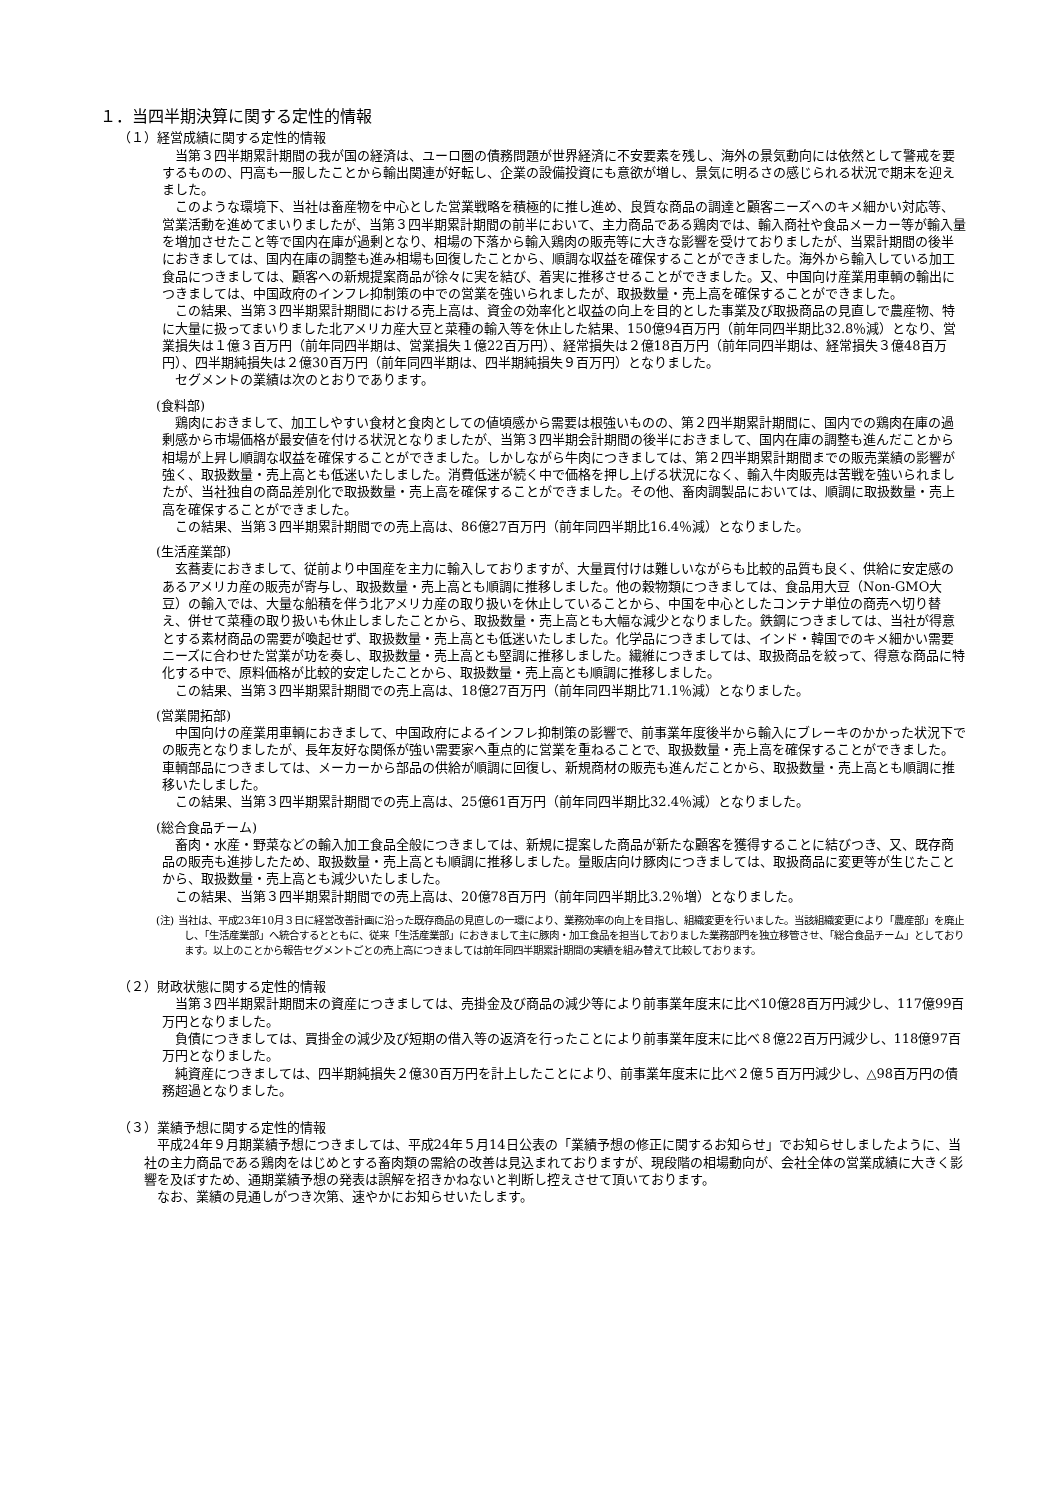１．当四半期決算に関する定性的情報
（１）経営成績に関する定性的情報
当第３四半期累計期間の我が国の経済は、ユーロ圏の債務問題が世界経済に不安要素を残し、海外の景気動向には依然として警戒を要するものの、円高も一服したことから輸出関連が好転し、企業の設備投資にも意欲が増し、景気に明るさの感じられる状況で期末を迎えました。
このような環境下、当社は畜産物を中心とした営業戦略を積極的に推し進め、良質な商品の調達と顧客ニーズへのキメ細かい対応等、営業活動を進めてまいりましたが、当第３四半期累計期間の前半において、主力商品である鶏肉では、輸入商社や食品メーカー等が輸入量を増加させたこと等で国内在庫が過剰となり、相場の下落から輸入鶏肉の販売等に大きな影響を受けておりましたが、当累計期間の後半におきましては、国内在庫の調整も進み相場も回復したことから、順調な収益を確保することができました。海外から輸入している加工食品につきましては、顧客への新規提案商品が徐々に実を結び、着実に推移させることができました。又、中国向け産業用車輌の輸出につきましては、中国政府のインフレ抑制策の中での営業を強いられましたが、取扱数量・売上高を確保することができました。
この結果、当第３四半期累計期間における売上高は、資金の効率化と収益の向上を目的とした事業及び取扱商品の見直しで農産物、特に大量に扱ってまいりました北アメリカ産大豆と菜種の輸入等を休止した結果、150億94百万円（前年同四半期比32.8％減）となり、営業損失は１億３百万円（前年同四半期は、営業損失１億22百万円）、経常損失は２億18百万円（前年同四半期は、経常損失３億48百万円）、四半期純損失は２億30百万円（前年同四半期は、四半期純損失９百万円）となりました。
セグメントの業績は次のとおりであります。
(食料部)
鶏肉におきまして、加工しやすい食材と食肉としての値頃感から需要は根強いものの、第２四半期累計期間に、国内での鶏肉在庫の過剰感から市場価格が最安値を付ける状況となりましたが、当第３四半期会計期間の後半におきまして、国内在庫の調整も進んだことから相場が上昇し順調な収益を確保することができました。しかしながら牛肉につきましては、第２四半期累計期間までの販売業績の影響が強く、取扱数量・売上高とも低迷いたしました。消費低迷が続く中で価格を押し上げる状況になく、輸入牛肉販売は苦戦を強いられましたが、当社独自の商品差別化で取扱数量・売上高を確保することができました。その他、畜肉調製品においては、順調に取扱数量・売上高を確保することができました。
この結果、当第３四半期累計期間での売上高は、86億27百万円（前年同四半期比16.4％減）となりました。
(生活産業部)
玄蕎麦におきまして、従前より中国産を主力に輸入しておりますが、大量買付けは難しいながらも比較的品質も良く、供給に安定感のあるアメリカ産の販売が寄与し、取扱数量・売上高とも順調に推移しました。他の穀物類につきましては、食品用大豆（Non-GMO大豆）の輸入では、大量な船積を伴う北アメリカ産の取り扱いを休止していることから、中国を中心としたコンテナ単位の商売へ切り替え、併せて菜種の取り扱いも休止しましたことから、取扱数量・売上高とも大幅な減少となりました。鉄鋼につきましては、当社が得意とする素材商品の需要が喚起せず、取扱数量・売上高とも低迷いたしました。化学品につきましては、インド・韓国でのキメ細かい需要ニーズに合わせた営業が功を奏し、取扱数量・売上高とも堅調に推移しました。繊維につきましては、取扱商品を絞って、得意な商品に特化する中で、原料価格が比較的安定したことから、取扱数量・売上高とも順調に推移しました。
この結果、当第３四半期累計期間での売上高は、18億27百万円（前年同四半期比71.1％減）となりました。
(営業開拓部)
中国向けの産業用車輌におきまして、中国政府によるインフレ抑制策の影響で、前事業年度後半から輸入にブレーキのかかった状況下での販売となりましたが、長年友好な関係が強い需要家へ重点的に営業を重ねることで、取扱数量・売上高を確保することができました。車輌部品につきましては、メーカーから部品の供給が順調に回復し、新規商材の販売も進んだことから、取扱数量・売上高とも順調に推移いたしました。
この結果、当第３四半期累計期間での売上高は、25億61百万円（前年同四半期比32.4％減）となりました。
(総合食品チーム)
畜肉・水産・野菜などの輸入加工食品全般につきましては、新規に提案した商品が新たな顧客を獲得することに結びつき、又、既存商品の販売も進捗したため、取扱数量・売上高とも順調に推移しました。量販店向け豚肉につきましては、取扱商品に変更等が生じたことから、取扱数量・売上高とも減少いたしました。
この結果、当第３四半期累計期間での売上高は、20億78百万円（前年同四半期比3.2％増）となりました。
(注) 当社は、平成23年10月３日に経営改善計画に沿った既存商品の見直しの一環により、業務効率の向上を目指し、組織変更を行いました。当該組織変更により「農産部」を廃止し、「生活産業部」へ統合するとともに、従来「生活産業部」におきまして主に豚肉・加工食品を担当しておりました業務部門を独立移管させ、「総合食品チーム」としております。以上のことから報告セグメントごとの売上高につきましては前年同四半期累計期間の実績を組み替えて比較しております。
（２）財政状態に関する定性的情報
当第３四半期累計期間末の資産につきましては、売掛金及び商品の減少等により前事業年度末に比べ10億28百万円減少し、117億99百万円となりました。
負債につきましては、買掛金の減少及び短期の借入等の返済を行ったことにより前事業年度末に比べ８億22百万円減少し、118億97百万円となりました。
純資産につきましては、四半期純損失２億30百万円を計上したことにより、前事業年度末に比べ２億５百万円減少し、△98百万円の債務超過となりました。
（３）業績予想に関する定性的情報
平成24年９月期業績予想につきましては、平成24年５月14日公表の「業績予想の修正に関するお知らせ」でお知らせしましたように、当社の主力商品である鶏肉をはじめとする畜肉類の需給の改善は見込まれておりますが、現段階の相場動向が、会社全体の営業成績に大きく影響を及ぼすため、通期業績予想の発表は誤解を招きかねないと判断し控えさせて頂いております。
なお、業績の見通しがつき次第、速やかにお知らせいたします。